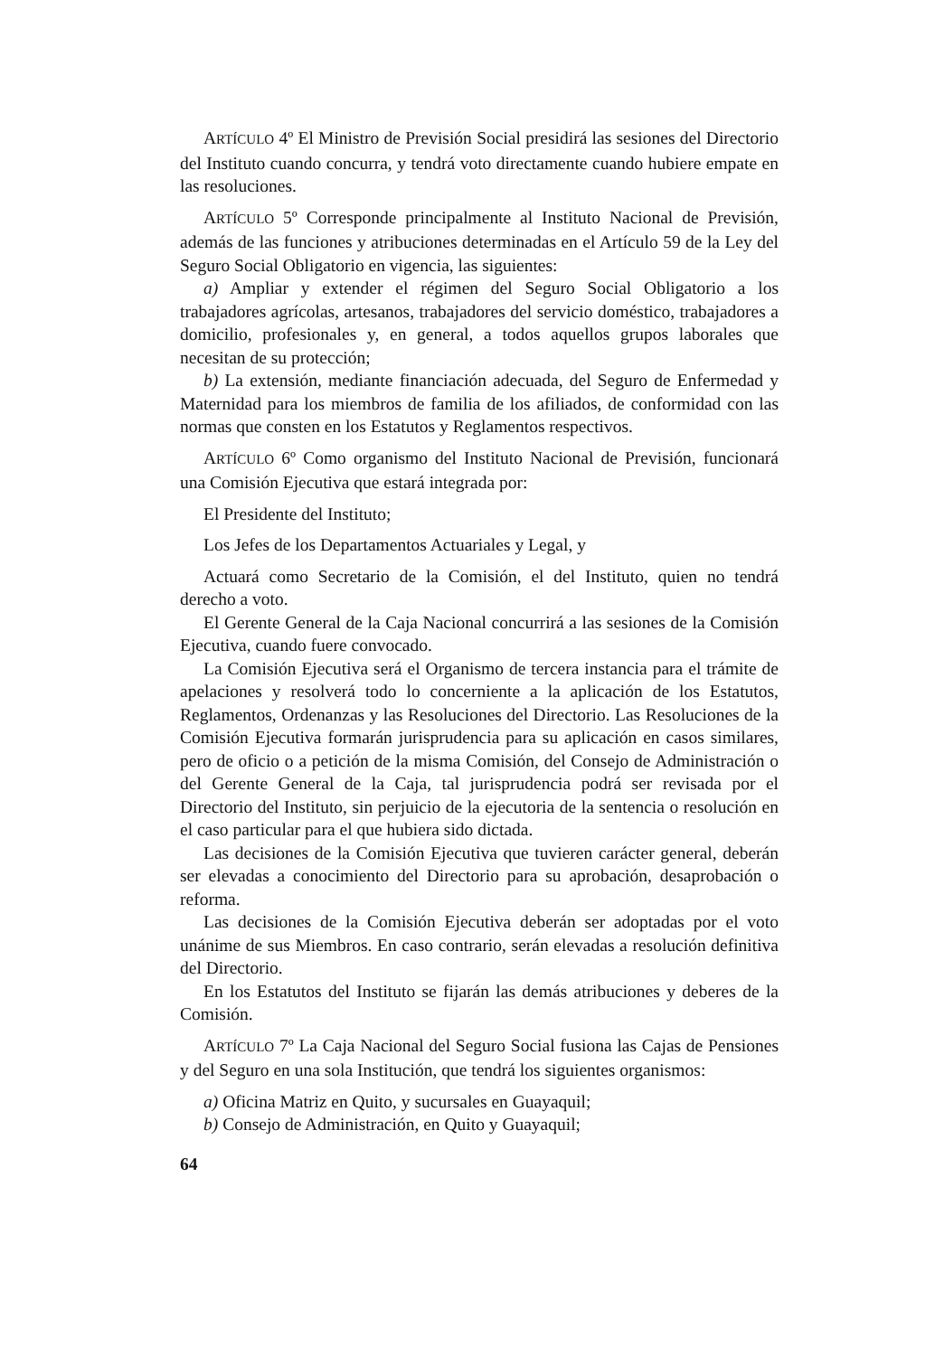ARTÍCULO 4º El Ministro de Previsión Social presidirá las sesiones del Directorio del Instituto cuando concurra, y tendrá voto directamente cuando hubiere empate en las resoluciones.
ARTÍCULO 5º Corresponde principalmente al Instituto Nacional de Previsión, además de las funciones y atribuciones determinadas en el Artículo 59 de la Ley del Seguro Social Obligatorio en vigencia, las siguientes:
a) Ampliar y extender el régimen del Seguro Social Obligatorio a los trabajadores agrícolas, artesanos, trabajadores del servicio doméstico, trabajadores a domicilio, profesionales y, en general, a todos aquellos grupos laborales que necesitan de su protección;
b) La extensión, mediante financiación adecuada, del Seguro de Enfermedad y Maternidad para los miembros de familia de los afiliados, de conformidad con las normas que consten en los Estatutos y Reglamentos respectivos.
ARTÍCULO 6º Como organismo del Instituto Nacional de Previsión, funcionará una Comisión Ejecutiva que estará integrada por:
El Presidente del Instituto;
Los Jefes de los Departamentos Actuariales y Legal, y
Actuará como Secretario de la Comisión, el del Instituto, quien no tendrá derecho a voto.
El Gerente General de la Caja Nacional concurrirá a las sesiones de la Comisión Ejecutiva, cuando fuere convocado.
La Comisión Ejecutiva será el Organismo de tercera instancia para el trámite de apelaciones y resolverá todo lo concerniente a la aplicación de los Estatutos, Reglamentos, Ordenanzas y las Resoluciones del Directorio. Las Resoluciones de la Comisión Ejecutiva formarán jurisprudencia para su aplicación en casos similares, pero de oficio o a petición de la misma Comisión, del Consejo de Administración o del Gerente General de la Caja, tal jurisprudencia podrá ser revisada por el Directorio del Instituto, sin perjuicio de la ejecutoria de la sentencia o resolución en el caso particular para el que hubiera sido dictada.
Las decisiones de la Comisión Ejecutiva que tuvieren carácter general, deberán ser elevadas a conocimiento del Directorio para su aprobación, desaprobación o reforma.
Las decisiones de la Comisión Ejecutiva deberán ser adoptadas por el voto unánime de sus Miembros. En caso contrario, serán elevadas a resolución definitiva del Directorio.
En los Estatutos del Instituto se fijarán las demás atribuciones y deberes de la Comisión.
ARTÍCULO 7º La Caja Nacional del Seguro Social fusiona las Cajas de Pensiones y del Seguro en una sola Institución, que tendrá los siguientes organismos:
a) Oficina Matriz en Quito, y sucursales en Guayaquil;
b) Consejo de Administración, en Quito y Guayaquil;
64